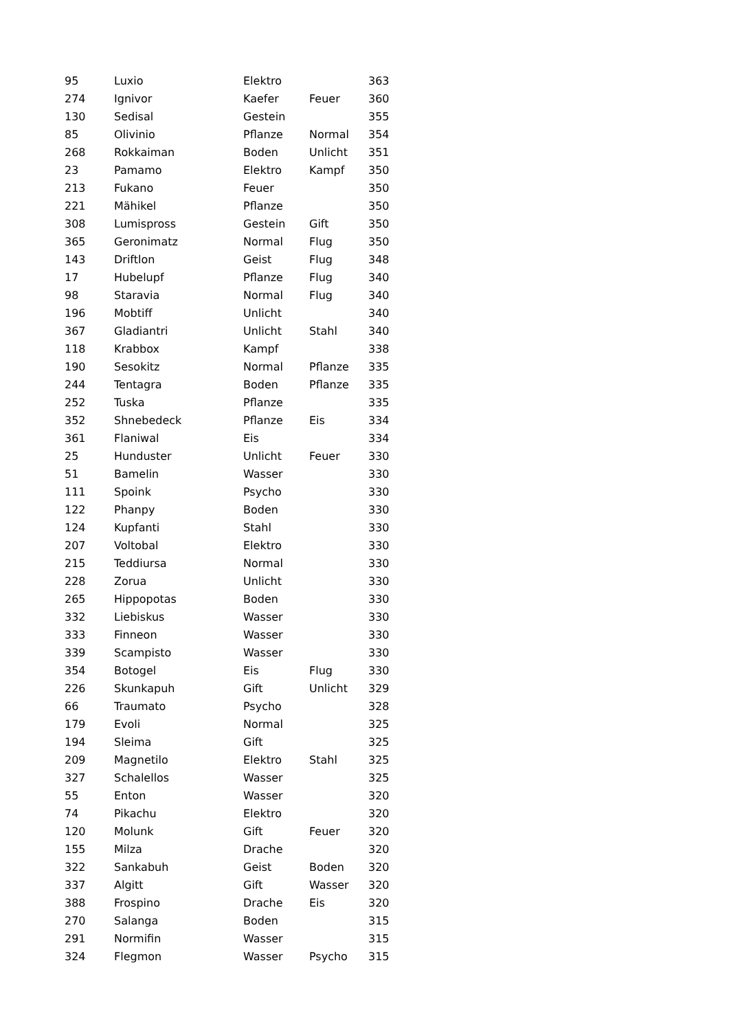| 95 | Luxio | Elektro | | 363 |
| 274 | Ignivor | Kaefer | Feuer | 360 |
| 130 | Sedisal | Gestein | | 355 |
| 85 | Olivinio | Pflanze | Normal | 354 |
| 268 | Rokkaiman | Boden | Unlicht | 351 |
| 23 | Pamamo | Elektro | Kampf | 350 |
| 213 | Fukano | Feuer | | 350 |
| 221 | Mähikel | Pflanze | | 350 |
| 308 | Lumispross | Gestein | Gift | 350 |
| 365 | Geronimatz | Normal | Flug | 350 |
| 143 | Driftlon | Geist | Flug | 348 |
| 17 | Hubelupf | Pflanze | Flug | 340 |
| 98 | Staravia | Normal | Flug | 340 |
| 196 | Mobtiff | Unlicht | | 340 |
| 367 | Gladiantri | Unlicht | Stahl | 340 |
| 118 | Krabbox | Kampf | | 338 |
| 190 | Sesokitz | Normal | Pflanze | 335 |
| 244 | Tentagra | Boden | Pflanze | 335 |
| 252 | Tuska | Pflanze | | 335 |
| 352 | Shnebedeck | Pflanze | Eis | 334 |
| 361 | Flaniwal | Eis | | 334 |
| 25 | Hunduster | Unlicht | Feuer | 330 |
| 51 | Bamelin | Wasser | | 330 |
| 111 | Spoink | Psycho | | 330 |
| 122 | Phanpy | Boden | | 330 |
| 124 | Kupfanti | Stahl | | 330 |
| 207 | Voltobal | Elektro | | 330 |
| 215 | Teddiursa | Normal | | 330 |
| 228 | Zorua | Unlicht | | 330 |
| 265 | Hippopotas | Boden | | 330 |
| 332 | Liebiskus | Wasser | | 330 |
| 333 | Finneon | Wasser | | 330 |
| 339 | Scampisto | Wasser | | 330 |
| 354 | Botogel | Eis | Flug | 330 |
| 226 | Skunkapuh | Gift | Unlicht | 329 |
| 66 | Traumato | Psycho | | 328 |
| 179 | Evoli | Normal | | 325 |
| 194 | Sleima | Gift | | 325 |
| 209 | Magnetilo | Elektro | Stahl | 325 |
| 327 | Schalellos | Wasser | | 325 |
| 55 | Enton | Wasser | | 320 |
| 74 | Pikachu | Elektro | | 320 |
| 120 | Molunk | Gift | Feuer | 320 |
| 155 | Milza | Drache | | 320 |
| 322 | Sankabuh | Geist | Boden | 320 |
| 337 | Algitt | Gift | Wasser | 320 |
| 388 | Frospino | Drache | Eis | 320 |
| 270 | Salanga | Boden | | 315 |
| 291 | Normifin | Wasser | | 315 |
| 324 | Flegmon | Wasser | Psycho | 315 |